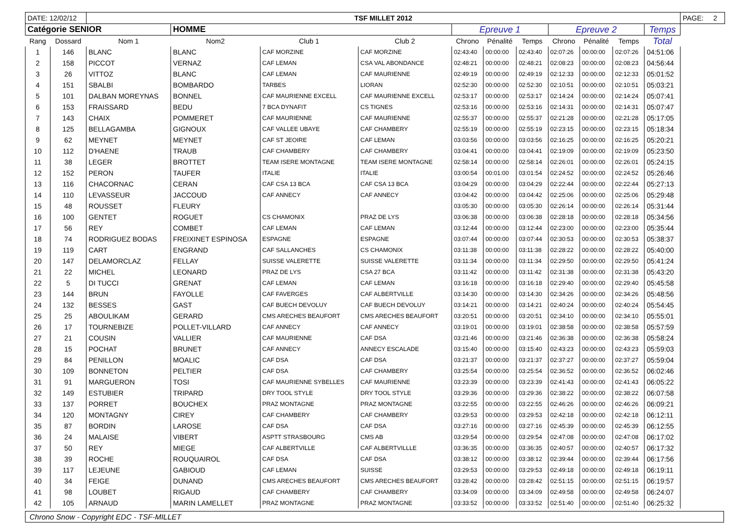| DATE: 12/02/12 | | TSF MILLET 2012 | | | | | | | | | | | PAGE: 2 |
| Catégorie SENIOR | | | HOMME | | | Epreuve 1 | | | Epreuve 2 | | | Temps | |
| Rang | Dossard | Nom 1 | Nom2 | Club 1 | Club 2 | Chrono | Pénalité | Temps | Chrono | Pénalité | Temps | Total | |
| 1 | 146 | BLANC | BLANC | CAF MORZINE | CAF MORZINE | 02:43:40 | 00:00:00 | 02:43:40 | 02:07:26 | 00:00:00 | 02:07:26 | 04:51:06 | |
| 2 | 158 | PICCOT | VERNAZ | CAF LEMAN | CSA VAL ABONDANCE | 02:48:21 | 00:00:00 | 02:48:21 | 02:08:23 | 00:00:00 | 02:08:23 | 04:56:44 | |
| 3 | 26 | VITTOZ | BLANC | CAF LEMAN | CAF MAURIENNE | 02:49:19 | 00:00:00 | 02:49:19 | 02:12:33 | 00:00:00 | 02:12:33 | 05:01:52 | |
| 4 | 151 | SBALBI | BOMBARDO | TARBES | LIORAN | 02:52:30 | 00:00:00 | 02:52:30 | 02:10:51 | 00:00:00 | 02:10:51 | 05:03:21 | |
| 5 | 101 | DALBAN MOREYNAS | BONNEL | CAF MAURIENNE EXCELL | CAF MAURIENNE EXCELL | 02:53:17 | 00:00:00 | 02:53:17 | 02:14:24 | 00:00:00 | 02:14:24 | 05:07:41 | |
| 6 | 153 | FRAISSARD | BEDU | 7 BCA DYNAFIT | CS TIGNES | 02:53:16 | 00:00:00 | 02:53:16 | 02:14:31 | 00:00:00 | 02:14:31 | 05:07:47 | |
| 7 | 143 | CHAIX | POMMERET | CAF MAURIENNE | CAF MAURIENNE | 02:55:37 | 00:00:00 | 02:55:37 | 02:21:28 | 00:00:00 | 02:21:28 | 05:17:05 | |
| 8 | 125 | BELLAGAMBA | GIGNOUX | CAF VALLEE UBAYE | CAF CHAMBERY | 02:55:19 | 00:00:00 | 02:55:19 | 02:23:15 | 00:00:00 | 02:23:15 | 05:18:34 | |
| 9 | 62 | MEYNET | MEYNET | CAF ST JEOIRE | CAF LEMAN | 03:03:56 | 00:00:00 | 03:03:56 | 02:16:25 | 00:00:00 | 02:16:25 | 05:20:21 | |
| 10 | 112 | D'HAENE | TRAUB | CAF CHAMBERY | CAF CHAMBERY | 03:04:41 | 00:00:00 | 03:04:41 | 02:19:09 | 00:00:00 | 02:19:09 | 05:23:50 | |
| 11 | 38 | LEGER | BROTTET | TEAM ISERE MONTAGNE | TEAM ISERE MONTAGNE | 02:58:14 | 00:00:00 | 02:58:14 | 02:26:01 | 00:00:00 | 02:26:01 | 05:24:15 | |
| 12 | 152 | PERON | TAUFER | ITALIE | ITALIE | 03:00:54 | 00:01:00 | 03:01:54 | 02:24:52 | 00:00:00 | 02:24:52 | 05:26:46 | |
| 13 | 116 | CHACORNAC | CERAN | CAF CSA 13 BCA | CAF CSA 13 BCA | 03:04:29 | 00:00:00 | 03:04:29 | 02:22:44 | 00:00:00 | 02:22:44 | 05:27:13 | |
| 14 | 110 | LEVASSEUR | JACCOUD | CAF ANNECY | CAF ANNECY | 03:04:42 | 00:00:00 | 03:04:42 | 02:25:06 | 00:00:00 | 02:25:06 | 05:29:48 | |
| 15 | 48 | ROUSSET | FLEURY | | | 03:05:30 | 00:00:00 | 03:05:30 | 02:26:14 | 00:00:00 | 02:26:14 | 05:31:44 | |
| 16 | 100 | GENTET | ROGUET | CS CHAMONIX | PRAZ DE LYS | 03:06:38 | 00:00:00 | 03:06:38 | 02:28:18 | 00:00:00 | 02:28:18 | 05:34:56 | |
| 17 | 56 | REY | COMBET | CAF LEMAN | CAF LEMAN | 03:12:44 | 00:00:00 | 03:12:44 | 02:23:00 | 00:00:00 | 02:23:00 | 05:35:44 | |
| 18 | 74 | RODRIGUEZ BODAS | FREIXINET ESPINOSA | ESPAGNE | ESPAGNE | 03:07:44 | 00:00:00 | 03:07:44 | 02:30:53 | 00:00:00 | 02:30:53 | 05:38:37 | |
| 19 | 119 | CART | ENGRAND | CAF SALLANCHES | CS CHAMONIX | 03:11:38 | 00:00:00 | 03:11:38 | 02:28:22 | 00:00:00 | 02:28:22 | 05:40:00 | |
| 20 | 147 | DELAMORCLAZ | FELLAY | SUISSE VALERETTE | SUISSE VALERETTE | 03:11:34 | 00:00:00 | 03:11:34 | 02:29:50 | 00:00:00 | 02:29:50 | 05:41:24 | |
| 21 | 22 | MICHEL | LEONARD | PRAZ DE LYS | CSA 27 BCA | 03:11:42 | 00:00:00 | 03:11:42 | 02:31:38 | 00:00:00 | 02:31:38 | 05:43:20 | |
| 22 | 5 | DI TUCCI | GRENAT | CAF LEMAN | CAF LEMAN | 03:16:18 | 00:00:00 | 03:16:18 | 02:29:40 | 00:00:00 | 02:29:40 | 05:45:58 | |
| 23 | 144 | BRUN | FAYOLLE | CAF FAVERGES | CAF ALBERTVILLE | 03:14:30 | 00:00:00 | 03:14:30 | 02:34:26 | 00:00:00 | 02:34:26 | 05:48:56 | |
| 24 | 132 | BESSES | GAST | CAF BUECH DEVOLUY | CAF BUECH DEVOLUY | 03:14:21 | 00:00:00 | 03:14:21 | 02:40:24 | 00:00:00 | 02:40:24 | 05:54:45 | |
| 25 | 25 | ABOULIKAM | GERARD | CMS ARECHES BEAUFORT | CMS ARECHES BEAUFORT | 03:20:51 | 00:00:00 | 03:20:51 | 02:34:10 | 00:00:00 | 02:34:10 | 05:55:01 | |
| 26 | 17 | TOURNEBIZE | POLLET-VILLARD | CAF ANNECY | CAF ANNECY | 03:19:01 | 00:00:00 | 03:19:01 | 02:38:58 | 00:00:00 | 02:38:58 | 05:57:59 | |
| 27 | 21 | COUSIN | VALLIER | CAF MAURIENNE | CAF DSA | 03:21:46 | 00:00:00 | 03:21:46 | 02:36:38 | 00:00:00 | 02:36:38 | 05:58:24 | |
| 28 | 15 | POCHAT | BRUNET | CAF ANNECY | ANNECY ESCALADE | 03:15:40 | 00:00:00 | 03:15:40 | 02:43:23 | 00:00:00 | 02:43:23 | 05:59:03 | |
| 29 | 84 | PENILLON | MOALIC | CAF DSA | CAF DSA | 03:21:37 | 00:00:00 | 03:21:37 | 02:37:27 | 00:00:00 | 02:37:27 | 05:59:04 | |
| 30 | 109 | BONNETON | PELTIER | CAF DSA | CAF CHAMBERY | 03:25:54 | 00:00:00 | 03:25:54 | 02:36:52 | 00:00:00 | 02:36:52 | 06:02:46 | |
| 31 | 91 | MARGUERON | TOSI | CAF MAURIENNE SYBELLES | CAF MAURIENNE | 03:23:39 | 00:00:00 | 03:23:39 | 02:41:43 | 00:00:00 | 02:41:43 | 06:05:22 | |
| 32 | 149 | ESTUBIER | TRIPARD | DRY TOOL STYLE | DRY TOOL STYLE | 03:29:36 | 00:00:00 | 03:29:36 | 02:38:22 | 00:00:00 | 02:38:22 | 06:07:58 | |
| 33 | 137 | PORRET | BOUCHEX | PRAZ MONTAGNE | PRAZ MONTAGNE | 03:22:55 | 00:00:00 | 03:22:55 | 02:46:26 | 00:00:00 | 02:46:26 | 06:09:21 | |
| 34 | 120 | MONTAGNY | CIREY | CAF CHAMBERY | CAF CHAMBERY | 03:29:53 | 00:00:00 | 03:29:53 | 02:42:18 | 00:00:00 | 02:42:18 | 06:12:11 | |
| 35 | 87 | BORDIN | LAROSE | CAF DSA | CAF DSA | 03:27:16 | 00:00:00 | 03:27:16 | 02:45:39 | 00:00:00 | 02:45:39 | 06:12:55 | |
| 36 | 24 | MALAISE | VIBERT | ASPTT STRASBOURG | CMS AB | 03:29:54 | 00:00:00 | 03:29:54 | 02:47:08 | 00:00:00 | 02:47:08 | 06:17:02 | |
| 37 | 50 | REY | MIEGE | CAF ALBERTVILLE | CAF ALBERTVILLLE | 03:36:35 | 00:00:00 | 03:36:35 | 02:40:57 | 00:00:00 | 02:40:57 | 06:17:32 | |
| 38 | 39 | ROCHE | ROUQUAIROL | CAF DSA | CAF DSA | 03:38:12 | 00:00:00 | 03:38:12 | 02:39:44 | 00:00:00 | 02:39:44 | 06:17:56 | |
| 39 | 117 | LEJEUNE | GABIOUD | CAF LEMAN | SUISSE | 03:29:53 | 00:00:00 | 03:29:53 | 02:49:18 | 00:00:00 | 02:49:18 | 06:19:11 | |
| 40 | 34 | FEIGE | DUNAND | CMS ARECHES BEAUFORT | CMS ARECHES BEAUFORT | 03:28:42 | 00:00:00 | 03:28:42 | 02:51:15 | 00:00:00 | 02:51:15 | 06:19:57 | |
| 41 | 98 | LOUBET | RIGAUD | CAF CHAMBERY | CAF CHAMBERY | 03:34:09 | 00:00:00 | 03:34:09 | 02:49:58 | 00:00:00 | 02:49:58 | 06:24:07 | |
| 42 | 105 | ARNAUD | MARIN LAMELLET | PRAZ MONTAGNE | PRAZ MONTAGNE | 03:33:52 | 00:00:00 | 03:33:52 | 02:51:40 | 00:00:00 | 02:51:40 | 06:25:32 | |
Chrono Snow - Copyright EDC - TSF-MILLET